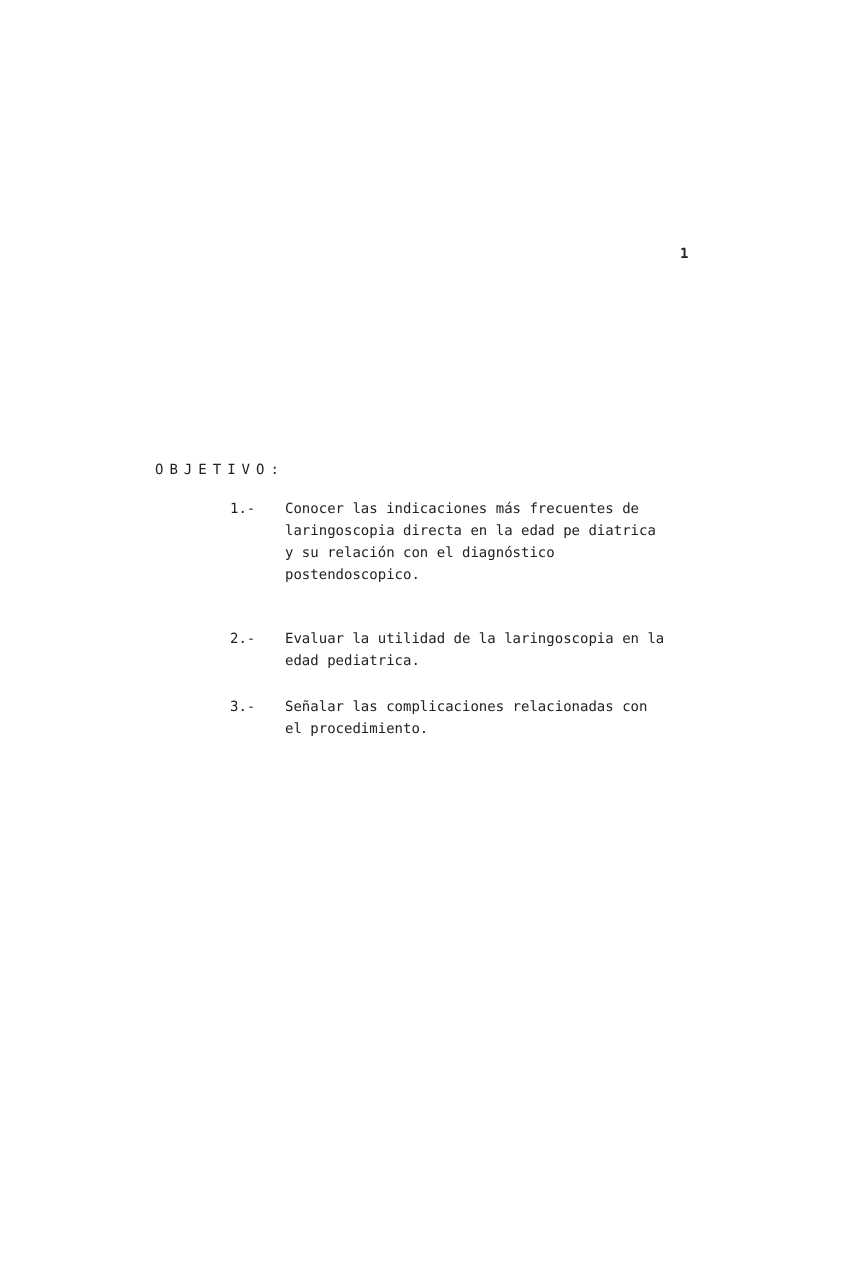1
OBJETIVO:
1.- Conocer las indicaciones más frecuentes de laringoscopia directa en la edad pe diatrica y su relación con el diagnóstico postendoscopico.
2.- Evaluar la utilidad de la laringoscopia en la edad pediatrica.
3.- Señalar las complicaciones relacionadas con el procedimiento.